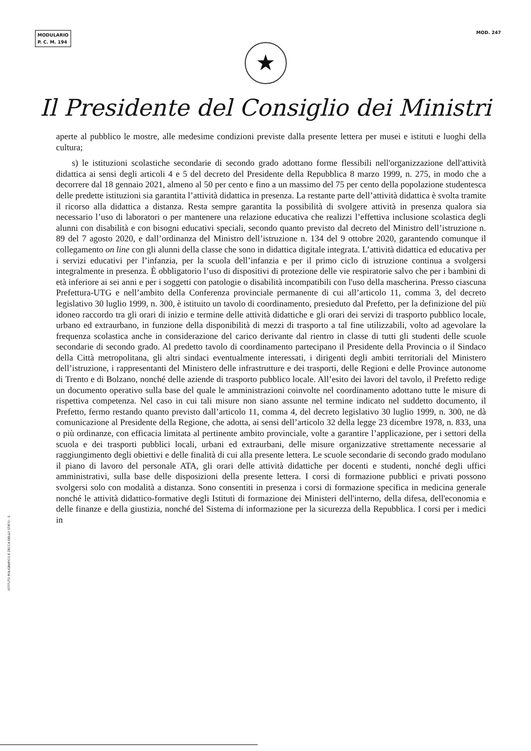MODULARIO
P. C. M. 194
MOD. 247
★
Il Presidente del Consiglio dei Ministri
aperte al pubblico le mostre, alle medesime condizioni previste dalla presente lettera per musei e istituti e luoghi della cultura;
s) le istituzioni scolastiche secondarie di secondo grado adottano forme flessibili nell'organizzazione dell'attività didattica ai sensi degli articoli 4 e 5 del decreto del Presidente della Repubblica 8 marzo 1999, n. 275, in modo che a decorrere dal 18 gennaio 2021, almeno al 50 per cento e fino a un massimo del 75 per cento della popolazione studentesca delle predette istituzioni sia garantita l’attività didattica in presenza. La restante parte dell’attività didattica è svolta tramite il ricorso alla didattica a distanza. Resta sempre garantita la possibilità di svolgere attività in presenza qualora sia necessario l’uso di laboratori o per mantenere una relazione educativa che realizzi l’effettiva inclusione scolastica degli alunni con disabilità e con bisogni educativi speciali, secondo quanto previsto dal decreto del Ministro dell’istruzione n. 89 del 7 agosto 2020, e dall’ordinanza del Ministro dell’istruzione n. 134 del 9 ottobre 2020, garantendo comunque il collegamento on line con gli alunni della classe che sono in didattica digitale integrata. L’attività didattica ed educativa per i servizi educativi per l’infanzia, per la scuola dell’infanzia e per il primo ciclo di istruzione continua a svolgersi integralmente in presenza. È obbligatorio l’uso di dispositivi di protezione delle vie respiratorie salvo che per i bambini di età inferiore ai sei anni e per i soggetti con patologie o disabilità incompatibili con l'uso della mascherina. Presso ciascuna Prefettura-UTG e nell’ambito della Conferenza provinciale permanente di cui all’articolo 11, comma 3, del decreto legislativo 30 luglio 1999, n. 300, è istituito un tavolo di coordinamento, presieduto dal Prefetto, per la definizione del più idoneo raccordo tra gli orari di inizio e termine delle attività didattiche e gli orari dei servizi di trasporto pubblico locale, urbano ed extraurbano, in funzione della disponibilità di mezzi di trasporto a tal fine utilizzabili, volto ad agevolare la frequenza scolastica anche in considerazione del carico derivante dal rientro in classe di tutti gli studenti delle scuole secondarie di secondo grado. Al predetto tavolo di coordinamento partecipano il Presidente della Provincia o il Sindaco della Città metropolitana, gli altri sindaci eventualmente interessati, i dirigenti degli ambiti territoriali del Ministero dell’istruzione, i rappresentanti del Ministero delle infrastrutture e dei trasporti, delle Regioni e delle Province autonome di Trento e di Bolzano, nonché delle aziende di trasporto pubblico locale. All’esito dei lavori del tavolo, il Prefetto redige un documento operativo sulla base del quale le amministrazioni coinvolte nel coordinamento adottano tutte le misure di rispettiva competenza. Nel caso in cui tali misure non siano assunte nel termine indicato nel suddetto documento, il Prefetto, fermo restando quanto previsto dall’articolo 11, comma 4, del decreto legislativo 30 luglio 1999, n. 300, ne dà comunicazione al Presidente della Regione, che adotta, ai sensi dell’articolo 32 della legge 23 dicembre 1978, n. 833, una o più ordinanze, con efficacia limitata al pertinente ambito provinciale, volte a garantire l’applicazione, per i settori della scuola e dei trasporti pubblici locali, urbani ed extraurbani, delle misure organizzative strettamente necessarie al raggiungimento degli obiettivi e delle finalità di cui alla presente lettera. Le scuole secondarie di secondo grado modulano il piano di lavoro del personale ATA, gli orari delle attività didattiche per docenti e studenti, nonché degli uffici amministrativi, sulla base delle disposizioni della presente lettera. I corsi di formazione pubblici e privati possono svolgersi solo con modalità a distanza. Sono consentiti in presenza i corsi di formazione specifica in medicina generale nonché le attività didattico-formative degli Istituti di formazione dei Ministeri dell'interno, della difesa, dell'economia e delle finanze e della giustizia, nonché del Sistema di informazione per la sicurezza della Repubblica. I corsi per i medici in
ISTITUTO POLIGRAFICO E ZECCA DELLO STATO - S